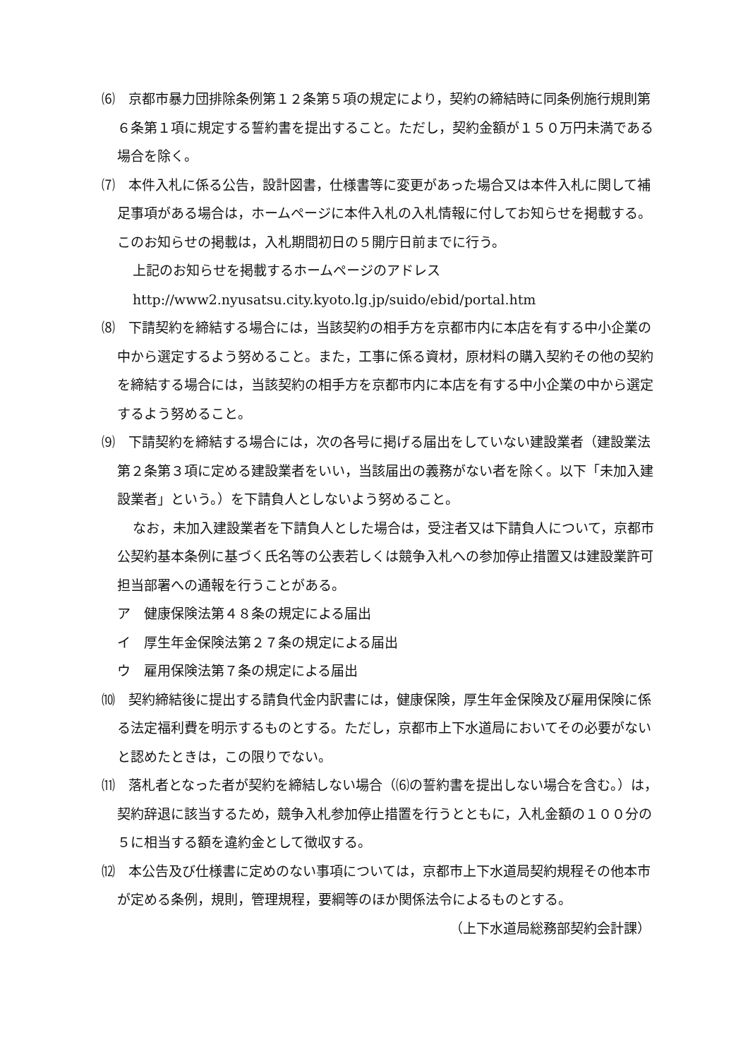⑹　京都市暴力団排除条例第１２条第５項の規定により，契約の締結時に同条例施行規則第６条第１項に規定する誓約書を提出すること。ただし，契約金額が１５０万円未満である場合を除く。
⑺　本件入札に係る公告，設計図書，仕様書等に変更があった場合又は本件入札に関して補足事項がある場合は，ホームページに本件入札の入札情報に付してお知らせを掲載する。このお知らせの掲載は，入札期間初日の５開庁日前までに行う。
上記のお知らせを掲載するホームページのアドレス
http://www2.nyusatsu.city.kyoto.lg.jp/suido/ebid/portal.htm
⑻　下請契約を締結する場合には，当該契約の相手方を京都市内に本店を有する中小企業の中から選定するよう努めること。また，工事に係る資材，原材料の購入契約その他の契約を締結する場合には，当該契約の相手方を京都市内に本店を有する中小企業の中から選定するよう努めること。
⑼　下請契約を締結する場合には，次の各号に掲げる届出をしていない建設業者（建設業法第２条第３項に定める建設業者をいい，当該届出の義務がない者を除く。以下「未加入建設業者」という。）を下請負人としないよう努めること。
なお，未加入建設業者を下請負人とした場合は，受注者又は下請負人について，京都市公契約基本条例に基づく氏名等の公表若しくは競争入札への参加停止措置又は建設業許可担当部署への通報を行うことがある。
ア　健康保険法第４８条の規定による届出
イ　厚生年金保険法第２７条の規定による届出
ウ　雇用保険法第７条の規定による届出
⑽　契約締結後に提出する請負代金内訳書には，健康保険，厚生年金保険及び雇用保険に係る法定福利費を明示するものとする。ただし，京都市上下水道局においてその必要がないと認めたときは，この限りでない。
⑾　落札者となった者が契約を締結しない場合（⑹の誓約書を提出しない場合を含む。）は，契約辞退に該当するため，競争入札参加停止措置を行うとともに，入札金額の１００分の５に相当する額を違約金として徴収する。
⑿　本公告及び仕様書に定めのない事項については，京都市上下水道局契約規程その他本市が定める条例，規則，管理規程，要綱等のほか関係法令によるものとする。
（上下水道局総務部契約会計課）